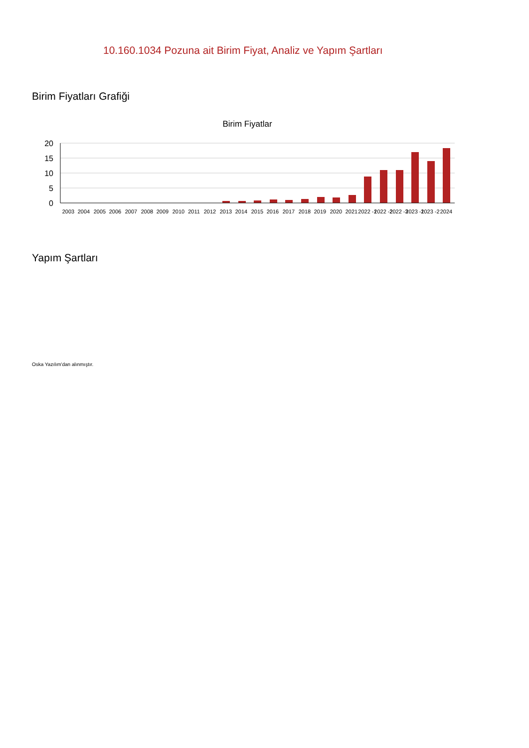10.160.1034 Pozuna ait Birim Fiyat, Analiz ve Yapım Şartları
Birim Fiyatları Grafiği
Birim Fiyatlar
20
15
10
5
0
2003
2004
2005
2006
2007
2008
2009
2010
2011
2012
2013
2014
2015
2016
2017
2018
2019
2020
2021
2022 -1
2022 -2
2022 -3
2023 -1
2023 -2
2024
Yapım Şartları
Oska Yazılım'dan alınmıştır.